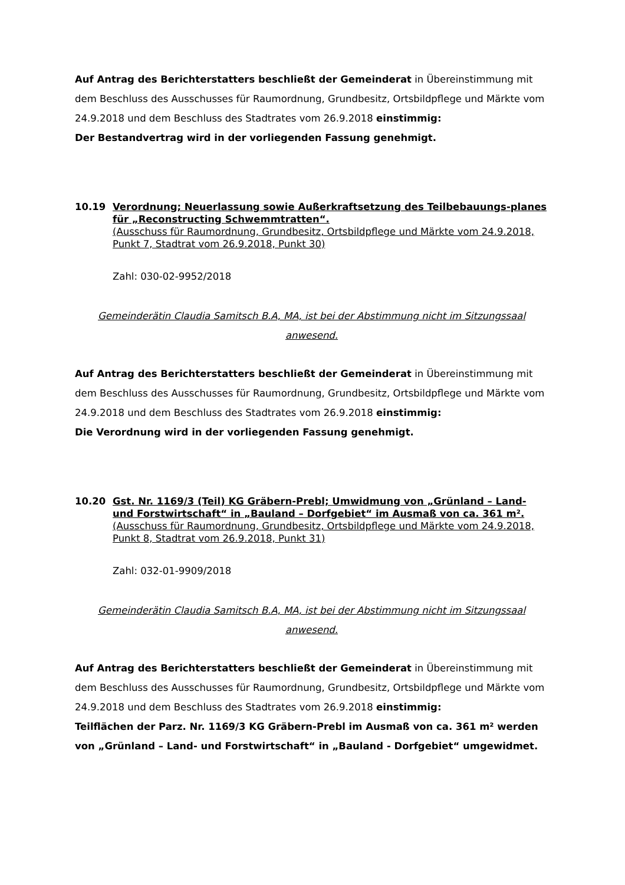Auf Antrag des Berichterstatters beschließt der Gemeinderat in Übereinstimmung mit dem Beschluss des Ausschusses für Raumordnung, Grundbesitz, Ortsbildpflege und Märkte vom 24.9.2018 und dem Beschluss des Stadtrates vom 26.9.2018 einstimmig:
Der Bestandvertrag wird in der vorliegenden Fassung genehmigt.
10.19 Verordnung; Neuerlassung sowie Außerkraftsetzung des Teilbebauungs-planes für „Reconstructing Schwemmtratten“.
(Ausschuss für Raumordnung, Grundbesitz, Ortsbildpflege und Märkte vom 24.9.2018, Punkt 7, Stadtrat vom 26.9.2018, Punkt 30)
Zahl: 030-02-9952/2018
Gemeinderätin Claudia Samitsch B.A, MA, ist bei der Abstimmung nicht im Sitzungssaal anwesend.
Auf Antrag des Berichterstatters beschließt der Gemeinderat in Übereinstimmung mit dem Beschluss des Ausschusses für Raumordnung, Grundbesitz, Ortsbildpflege und Märkte vom 24.9.2018 und dem Beschluss des Stadtrates vom 26.9.2018 einstimmig:
Die Verordnung wird in der vorliegenden Fassung genehmigt.
10.20 Gst. Nr. 1169/3 (Teil) KG Gräbern-Prebl; Umwidmung von „Grünland – Land- und Forstwirtschaft“ in „Bauland – Dorfgebiet“ im Ausmaß von ca. 361 m².
(Ausschuss für Raumordnung, Grundbesitz, Ortsbildpflege und Märkte vom 24.9.2018, Punkt 8, Stadtrat vom 26.9.2018, Punkt 31)
Zahl: 032-01-9909/2018
Gemeinderätin Claudia Samitsch B.A, MA, ist bei der Abstimmung nicht im Sitzungssaal anwesend.
Auf Antrag des Berichterstatters beschließt der Gemeinderat in Übereinstimmung mit dem Beschluss des Ausschusses für Raumordnung, Grundbesitz, Ortsbildpflege und Märkte vom 24.9.2018 und dem Beschluss des Stadtrates vom 26.9.2018 einstimmig:
Teilflächen der Parz. Nr. 1169/3 KG Gräbern-Prebl im Ausmaß von ca. 361 m² werden von „Grünland – Land- und Forstwirtschaft“ in „Bauland - Dorfgebiet“ umgewidmet.